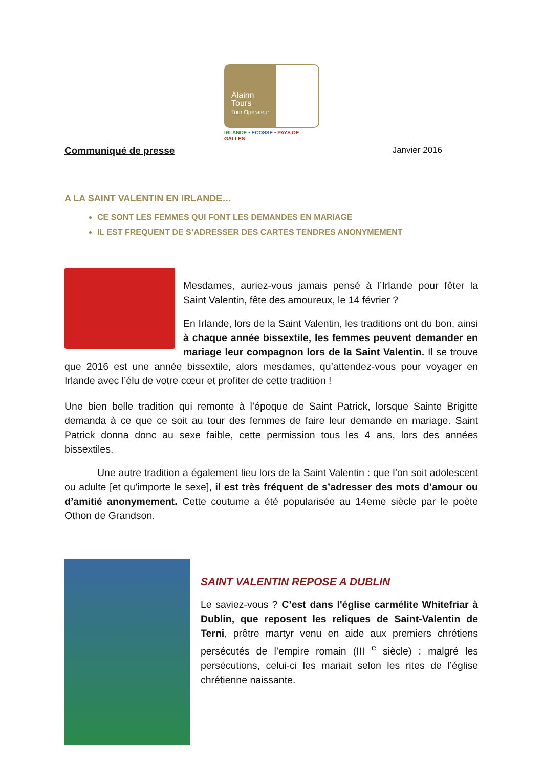Álainn
Tours
Tour Opérateur
IRLANDE • ECOSSE • PAYS DE GALLES
Communiqué de presse Janvier 2016
A LA SAINT VALENTIN EN IRLANDE…
CE SONT LES FEMMES QUI FONT LES DEMANDES EN MARIAGE
IL EST FREQUENT DE S’ADRESSER DES CARTES TENDRES ANONYMEMENT
Mesdames, auriez-vous jamais pensé à l’Irlande pour fêter la Saint Valentin, fête des amoureux, le 14 février ?
En Irlande, lors de la Saint Valentin, les traditions ont du bon, ainsi à chaque année bissextile, les femmes peuvent demander en mariage leur compagnon lors de la Saint Valentin. Il se trouve que 2016 est une année bissextile, alors mesdames, qu’attendez-vous pour voyager en Irlande avec l’élu de votre cœur et profiter de cette tradition !
Une bien belle tradition qui remonte à l’époque de Saint Patrick, lorsque Sainte Brigitte demanda à ce que ce soit au tour des femmes de faire leur demande en mariage. Saint Patrick donna donc au sexe faible, cette permission tous les 4 ans, lors des années bissextiles.
Une autre tradition a également lieu lors de la Saint Valentin : que l’on soit adolescent ou adulte [et qu’importe le sexe], il est très fréquent de s’adresser des mots d’amour ou d’amitié anonymement. Cette coutume a été popularisée au 14eme siècle par le poète Othon de Grandson.
SAINT VALENTIN REPOSE A DUBLIN
Le saviez-vous ? C’est dans l'église carmélite Whitefriar à Dublin, que reposent les reliques de Saint-Valentin de Terni, prêtre martyr venu en aide aux premiers chrétiens persécutés de l’empire romain (III <sup>e</sup> siècle) : malgré les persécutions, celui-ci les mariait selon les rites de l’église chrétienne naissante.